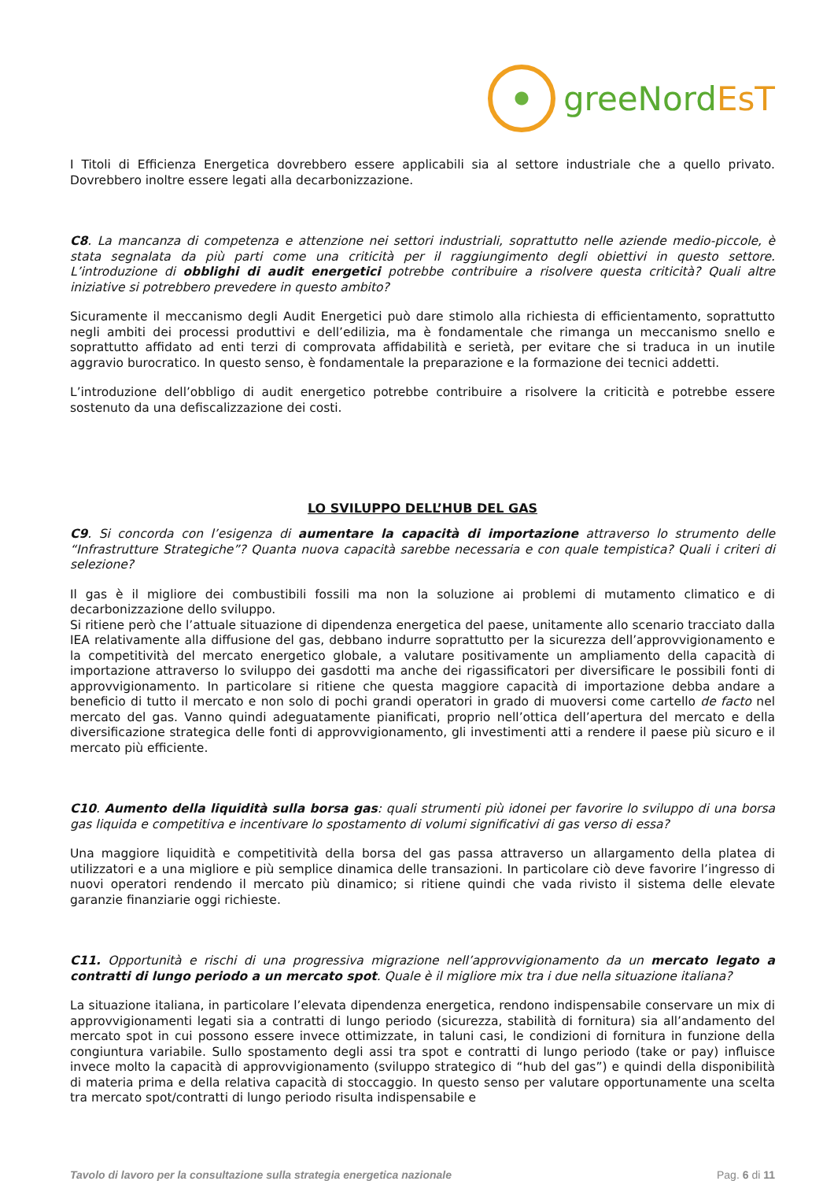greeNordEsT
I Titoli di Efficienza Energetica dovrebbero essere applicabili sia al settore industriale che a quello privato. Dovrebbero inoltre essere legati alla decarbonizzazione.
C8. La mancanza di competenza e attenzione nei settori industriali, soprattutto nelle aziende medio-piccole, è stata segnalata da più parti come una criticità per il raggiungimento degli obiettivi in questo settore. L’introduzione di obblighi di audit energetici potrebbe contribuire a risolvere questa criticità? Quali altre iniziative si potrebbero prevedere in questo ambito?
Sicuramente il meccanismo degli Audit Energetici può dare stimolo alla richiesta di efficientamento, soprattutto negli ambiti dei processi produttivi e dell’edilizia, ma è fondamentale che rimanga un meccanismo snello e soprattutto affidato ad enti terzi di comprovata affidabilità e serietà, per evitare che si traduca in un inutile aggravio burocratico. In questo senso, è fondamentale la preparazione e la formazione dei tecnici addetti.
L’introduzione dell’obbligo di audit energetico potrebbe contribuire a risolvere la criticità e potrebbe essere sostenuto da una defiscalizzazione dei costi.
LO SVILUPPO DELL’HUB DEL GAS
C9. Si concorda con l’esigenza di aumentare la capacità di importazione attraverso lo strumento delle “Infrastrutture Strategiche”? Quanta nuova capacità sarebbe necessaria e con quale tempistica? Quali i criteri di selezione?
Il gas è il migliore dei combustibili fossili ma non la soluzione ai problemi di mutamento climatico e di decarbonizzazione dello sviluppo.
Si ritiene però che l’attuale situazione di dipendenza energetica del paese, unitamente allo scenario tracciato dalla IEA relativamente alla diffusione del gas, debbano indurre soprattutto per la sicurezza dell’approvvigionamento e la competitività del mercato energetico globale, a valutare positivamente un ampliamento della capacità di importazione attraverso lo sviluppo dei gasdotti ma anche dei rigassificatori per diversificare le possibili fonti di approvvigionamento. In particolare si ritiene che questa maggiore capacità di importazione debba andare a beneficio di tutto il mercato e non solo di pochi grandi operatori in grado di muoversi come cartello de facto nel mercato del gas. Vanno quindi adeguatamente pianificati, proprio nell’ottica dell’apertura del mercato e della diversificazione strategica delle fonti di approvvigionamento, gli investimenti atti a rendere il paese più sicuro e il mercato più efficiente.
C10. Aumento della liquidità sulla borsa gas: quali strumenti più idonei per favorire lo sviluppo di una borsa gas liquida e competitiva e incentivare lo spostamento di volumi significativi di gas verso di essa?
Una maggiore liquidità e competitività della borsa del gas passa attraverso un allargamento della platea di utilizzatori e a una migliore e più semplice dinamica delle transazioni. In particolare ciò deve favorire l’ingresso di nuovi operatori rendendo il mercato più dinamico; si ritiene quindi che vada rivisto il sistema delle elevate garanzie finanziarie oggi richieste.
C11. Opportunità e rischi di una progressiva migrazione nell’approvvigionamento da un mercato legato a contratti di lungo periodo a un mercato spot. Quale è il migliore mix tra i due nella situazione italiana?
La situazione italiana, in particolare l’elevata dipendenza energetica, rendono indispensabile conservare un mix di approvvigionamenti legati sia a contratti di lungo periodo (sicurezza, stabilità di fornitura) sia all’andamento del mercato spot in cui possono essere invece ottimizzate, in taluni casi, le condizioni di fornitura in funzione della congiuntura variabile. Sullo spostamento degli assi tra spot e contratti di lungo periodo (take or pay) influisce invece molto la capacità di approvvigionamento (sviluppo strategico di “hub del gas”) e quindi della disponibilità di materia prima e della relativa capacità di stoccaggio. In questo senso per valutare opportunamente una scelta tra mercato spot/contratti di lungo periodo risulta indispensabile e
Tavolo di lavoro per la consultazione sulla strategia energetica nazionale Pag. 6 di 11